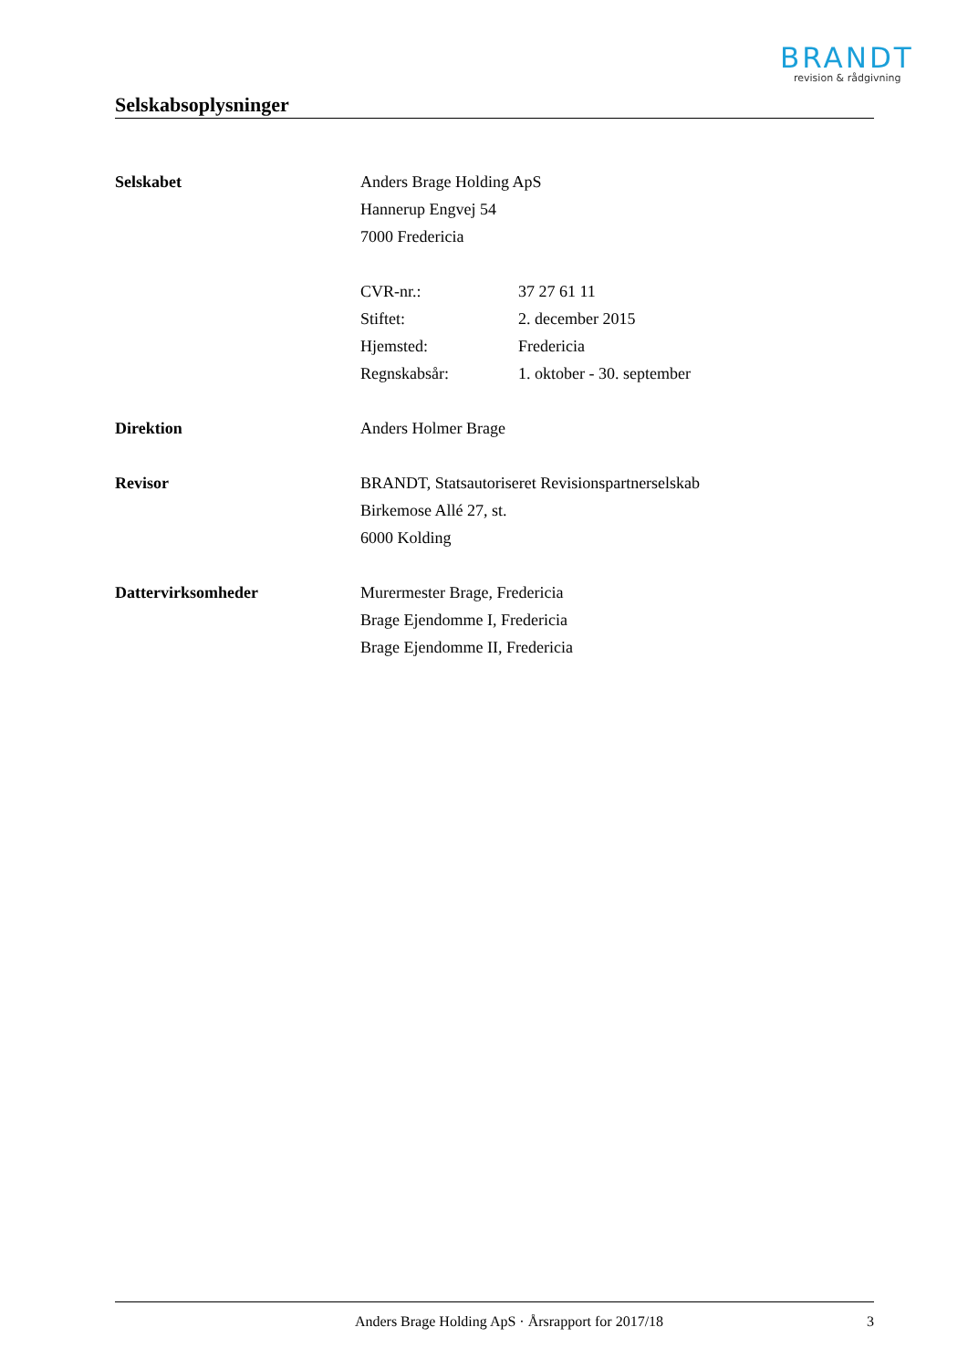BRANDT
revision & rådgivning
Selskabsoplysninger
| Selskabet | Anders Brage Holding ApS Hannerup Engvej 54 7000 Fredericia / CVR-nr.: / 37 27 61 11 / / Stiftet: / 2. december 2015 / / Hjemsted: / Fredericia / / Regnskabsår: / 1. oktober - 30. september / |
| Direktion | Anders Holmer Brage |
| Revisor | BRANDT, Statsautoriseret Revisionspartnerselskab Birkemose Allé 27, st. 6000 Kolding |
| Dattervirksomheder | Murermester Brage, Fredericia Brage Ejendomme I, Fredericia Brage Ejendomme II, Fredericia |
Anders Brage Holding ApS · Årsrapport for 2017/18 3